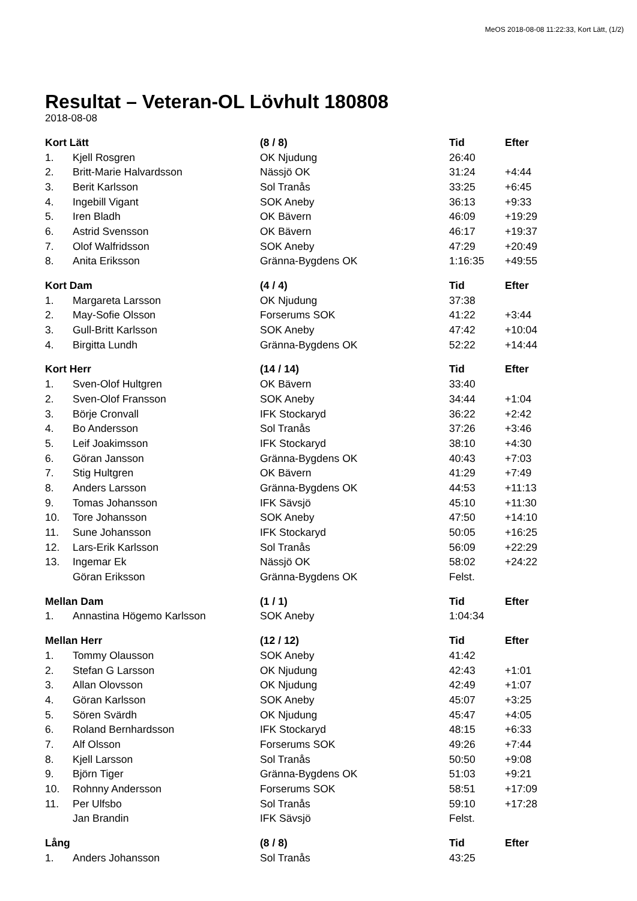MeOS 2018-08-08 11:22:33, Kort Lätt, (1/2)
Resultat – Veteran-OL Lövhult 180808
2018-08-08
| Kort Lätt | | (8 / 8) | Tid | Efter |
| --- | --- | --- | --- | --- |
| 1. | Kjell Rosgren | OK Njudung | 26:40 | |
| 2. | Britt-Marie Halvardsson | Nässjö OK | 31:24 | +4:44 |
| 3. | Berit Karlsson | Sol Tranås | 33:25 | +6:45 |
| 4. | Ingebill Vigant | SOK Aneby | 36:13 | +9:33 |
| 5. | Iren Bladh | OK Bävern | 46:09 | +19:29 |
| 6. | Astrid Svensson | OK Bävern | 46:17 | +19:37 |
| 7. | Olof Walfridsson | SOK Aneby | 47:29 | +20:49 |
| 8. | Anita Eriksson | Gränna-Bygdens OK | 1:16:35 | +49:55 |
| Kort Dam | | (4 / 4) | Tid | Efter |
| 1. | Margareta Larsson | OK Njudung | 37:38 | |
| 2. | May-Sofie Olsson | Forserums SOK | 41:22 | +3:44 |
| 3. | Gull-Britt Karlsson | SOK Aneby | 47:42 | +10:04 |
| 4. | Birgitta Lundh | Gränna-Bygdens OK | 52:22 | +14:44 |
| Kort Herr | | (14 / 14) | Tid | Efter |
| 1. | Sven-Olof Hultgren | OK Bävern | 33:40 | |
| 2. | Sven-Olof Fransson | SOK Aneby | 34:44 | +1:04 |
| 3. | Börje Cronvall | IFK Stockaryd | 36:22 | +2:42 |
| 4. | Bo Andersson | Sol Tranås | 37:26 | +3:46 |
| 5. | Leif Joakimsson | IFK Stockaryd | 38:10 | +4:30 |
| 6. | Göran Jansson | Gränna-Bygdens OK | 40:43 | +7:03 |
| 7. | Stig Hultgren | OK Bävern | 41:29 | +7:49 |
| 8. | Anders Larsson | Gränna-Bygdens OK | 44:53 | +11:13 |
| 9. | Tomas Johansson | IFK Sävsjö | 45:10 | +11:30 |
| 10. | Tore Johansson | SOK Aneby | 47:50 | +14:10 |
| 11. | Sune Johansson | IFK Stockaryd | 50:05 | +16:25 |
| 12. | Lars-Erik Karlsson | Sol Tranås | 56:09 | +22:29 |
| 13. | Ingemar Ek | Nässjö OK | 58:02 | +24:22 |
| | Göran Eriksson | Gränna-Bygdens OK | Felst. | |
| Mellan Dam | | (1 / 1) | Tid | Efter |
| 1. | Annastina Högemo Karlsson | SOK Aneby | 1:04:34 | |
| Mellan Herr | | (12 / 12) | Tid | Efter |
| 1. | Tommy Olausson | SOK Aneby | 41:42 | |
| 2. | Stefan G Larsson | OK Njudung | 42:43 | +1:01 |
| 3. | Allan Olovsson | OK Njudung | 42:49 | +1:07 |
| 4. | Göran Karlsson | SOK Aneby | 45:07 | +3:25 |
| 5. | Sören Svärdh | OK Njudung | 45:47 | +4:05 |
| 6. | Roland Bernhardsson | IFK Stockaryd | 48:15 | +6:33 |
| 7. | Alf Olsson | Forserums SOK | 49:26 | +7:44 |
| 8. | Kjell Larsson | Sol Tranås | 50:50 | +9:08 |
| 9. | Björn Tiger | Gränna-Bygdens OK | 51:03 | +9:21 |
| 10. | Rohnny Andersson | Forserums SOK | 58:51 | +17:09 |
| 11. | Per Ulfsbo | Sol Tranås | 59:10 | +17:28 |
| | Jan Brandin | IFK Sävsjö | Felst. | |
| Lång | | (8 / 8) | Tid | Efter |
| 1. | Anders Johansson | Sol Tranås | 43:25 | |